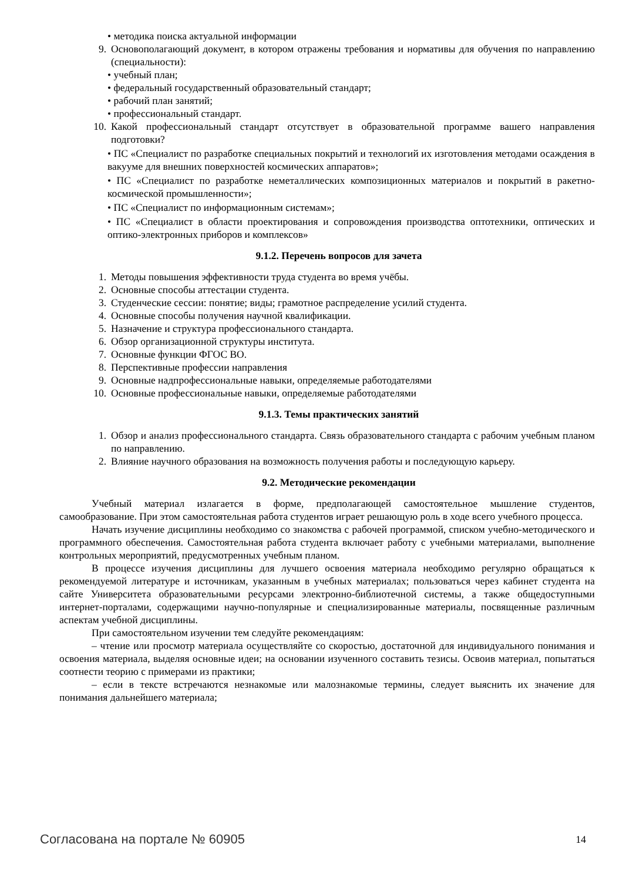• методика поиска актуальной информации
9. Основополагающий документ, в котором отражены требования и нормативы для обучения по направлению (специальности):
• учебный план;
• федеральный государственный образовательный стандарт;
• рабочий план занятий;
• профессиональный стандарт.
10. Какой профессиональный стандарт отсутствует в образовательной программе вашего направления подготовки?
• ПС «Специалист по разработке специальных покрытий и технологий их изготовления методами осаждения в вакууме для внешних поверхностей космических аппаратов»;
• ПС «Специалист по разработке неметаллических композиционных материалов и покрытий в ракетно-космической промышленности»;
• ПС «Специалист по информационным системам»;
• ПС «Специалист в области проектирования и сопровождения производства оптотехники, оптических и оптико-электронных приборов и комплексов»
9.1.2. Перечень вопросов для зачета
1. Методы повышения эффективности труда студента во время учёбы.
2. Основные способы аттестации студента.
3. Студенческие сессии: понятие; виды; грамотное распределение усилий студента.
4. Основные способы получения научной квалификации.
5. Назначение и структура профессионального стандарта.
6. Обзор организационной структуры института.
7. Основные функции ФГОС ВО.
8. Перспективные профессии направления
9. Основные надпрофессиональные навыки, определяемые работодателями
10. Основные профессиональные навыки, определяемые работодателями
9.1.3. Темы практических занятий
1. Обзор и анализ профессионального стандарта. Связь образовательного стандарта с рабочим учебным планом по направлению.
2. Влияние научного образования на возможность получения работы и последующую карьеру.
9.2. Методические рекомендации
Учебный материал излагается в форме, предполагающей самостоятельное мышление студентов, самообразование. При этом самостоятельная работа студентов играет решающую роль в ходе всего учебного процесса.
Начать изучение дисциплины необходимо со знакомства с рабочей программой, списком учебно-методического и программного обеспечения. Самостоятельная работа студента включает работу с учебными материалами, выполнение контрольных мероприятий, предусмотренных учебным планом.
В процессе изучения дисциплины для лучшего освоения материала необходимо регулярно обращаться к рекомендуемой литературе и источникам, указанным в учебных материалах; пользоваться через кабинет студента на сайте Университета образовательными ресурсами электронно-библиотечной системы, а также общедоступными интернет-порталами, содержащими научно-популярные и специализированные материалы, посвященные различным аспектам учебной дисциплины.
При самостоятельном изучении тем следуйте рекомендациям:
– чтение или просмотр материала осуществляйте со скоростью, достаточной для индивидуального понимания и освоения материала, выделяя основные идеи; на основании изученного составить тезисы. Освоив материал, попытаться соотнести теорию с примерами из практики;
– если в тексте встречаются незнакомые или малознакомые термины, следует выяснить их значение для понимания дальнейшего материала;
Согласована на портале № 60905 14